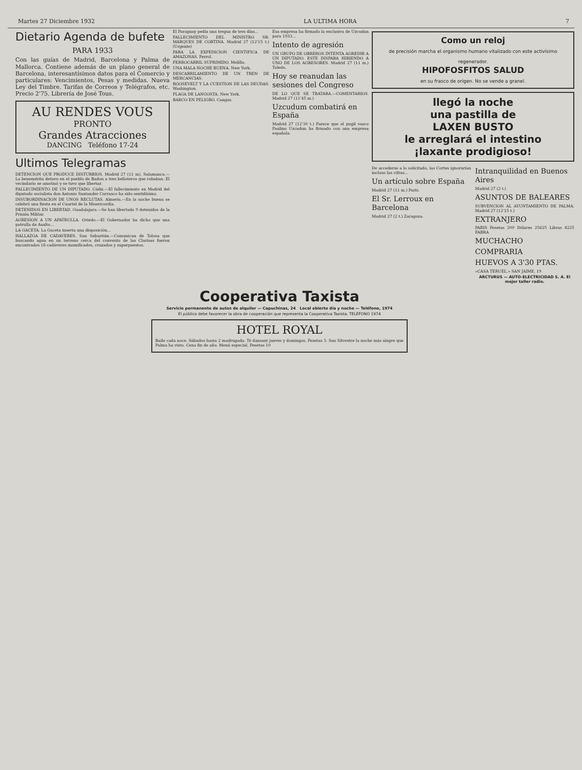Martes 27 Diciembre 1932 LA ULTIMA HORA 7
Dietario Agenda de bufete
PARA 1933
Con las guías de Madrid, Barcelona y Palma de Mallorca. Contiene además de un plano general de Barcelona, interesantísimos datos para el Comercio y particulares: Vencimientos, Pesas y medidas. Nueva Ley del Timbre. Tarifas de Correos y Telégrafos, etc. Precio 2'75. Librería de José Tous.
AU RENDES VOUS
PRONTO
Grandes Atracciones
DANCING Teléfono 17-24
Ultimos Telegramas
DETENCION QUE PRODUCE DISTURBIOS. Madrid 27 (11 m). Salamanca.—La benemérita detuvo en el pueblo de Badon a tres belloteros que robaban. El vecindario se amotinó y se tuvo que libertar.
FALLECIMIENTO DE UN DIPUTADO. Cádiz.—El fallecimiento en Madrid del diputado socialista don Antonio Santander Carrasco ha sido sentidísimo.
INSUBORDINACION DE UNOS RECLUTAS. Almería.—En la noche buena se celebró una fiesta en el Cuartel de la Misericordia.
DETENIDOS EN LIBERTAD. Guadalajara.—Se han libertado 9 detenidos de la Prisión Militar.
AGRESION A UN APATRULLA. Oviedo.—El Gobernador ha dicho que una patrulla de Asalto...
LA GACETA. La Gaceta inserta una disposición...
HALLAZGA DE CADAVERES. San Sebastián.—Comunican de Tolosa que buscando agua en un terreno cerca del convento de las Clarisas fueron encontrados 18 cadáveres momificados, cruzados y superpuestos.
El Paraguay pedía una tregua de tres días...
FALLECIMIENTO DEL MINISTRO SR. MARQUES DE CORTINA. Madrid 27 (12'15 t.) (Urgente)
PARA LA EXPEDICION CIENTIFICA DE AMAZONAS. Ferrol.
FERROCARRIL SUPRIMIDO. Melilla.
UNA MALA NOCHE BUENA. New York.
DESCARRILAMIENTO DE UN TREN DE MERCANCIAS.
ROOSEVELT Y LA CUESTION DE LAS DEUDAS. Washington.
PLAGA DE LANGOSTA. New York.
BARCO EN PELIGRO. Cangas.
Esa empresa ha firmado la exclusiva de Uzcudun para 1933...
Intento de agresión
UN GRUPO DE OBREROS INTENTA AGREDIR A UN DIPUTADO. ESTE DISPARA HIRIENDO A UNO DE LOS AGRESORES. Madrid 27 (11 m.) Toledo.
Hoy se reanudan las sesiones del Congreso
DE LO QUE SE TRATARA.—COMENTARIOS. Madrid 27 (11'45 m.)
Uzcudum combatirá en España
Madrid 27 (12'30 t.) Parece que el pugil vasco Paulino Uzcudun ha firmado con una empresa española.
Como un reloj
de precisión marcha el organismo humano vitalizado con este activísimo regenerador.
HIPOFOSFITOS SALUD
en su frasco de origen. No se vende a granel.
llegó la noche
una pastilla de
LAXEN BUSTO
le arreglará el intestino
¡laxante prodigioso!
De accederse a lo solicitado, las Cortes ignorarían incluso las cifras...
Un artículo sobre España
Madrid 27 (11 m.) París.
El Sr. Lerroux en Barcelona
Madrid 27 (2 t.) Zaragoza.
Intranquilidad en Buenos Aires
Madrid 27 (2 t.)
ASUNTOS DE BALEARES
SUBVENCION AL AYUNTAMIENTO DE PALMA. Madrid 27 (12'15 t.)
EXTRANJERO
PARIS Pesetas 209 Dólares 25625 Libras 8225 FABRA
MUCHACHO
COMPRARIA
HUEVOS A 3'30 PTAS.
«CASA TERUEL.» SAN JAIME, 19
ARCTURUS — AUTO-ELECTRICIDAD S. A. El mejor taller radio.
Cooperativa Taxista
Servicio permanente de autos de alquiler — Capuchinas, 24 Local abierto día y noche — Teléfono, 1974
El público debe favorecer la obra de cooperación que representa la Cooperativa Taxista. TELEFONO 1974
HOTEL ROYAL
Baile cada noce. Sábados hasta 2 madrugada. Té dansant jueves y domingos, Pesetas 3. San Silvestre la noche más alegre que Palma ha visto. Cena fin de año. Menú especial, Pesetas 10